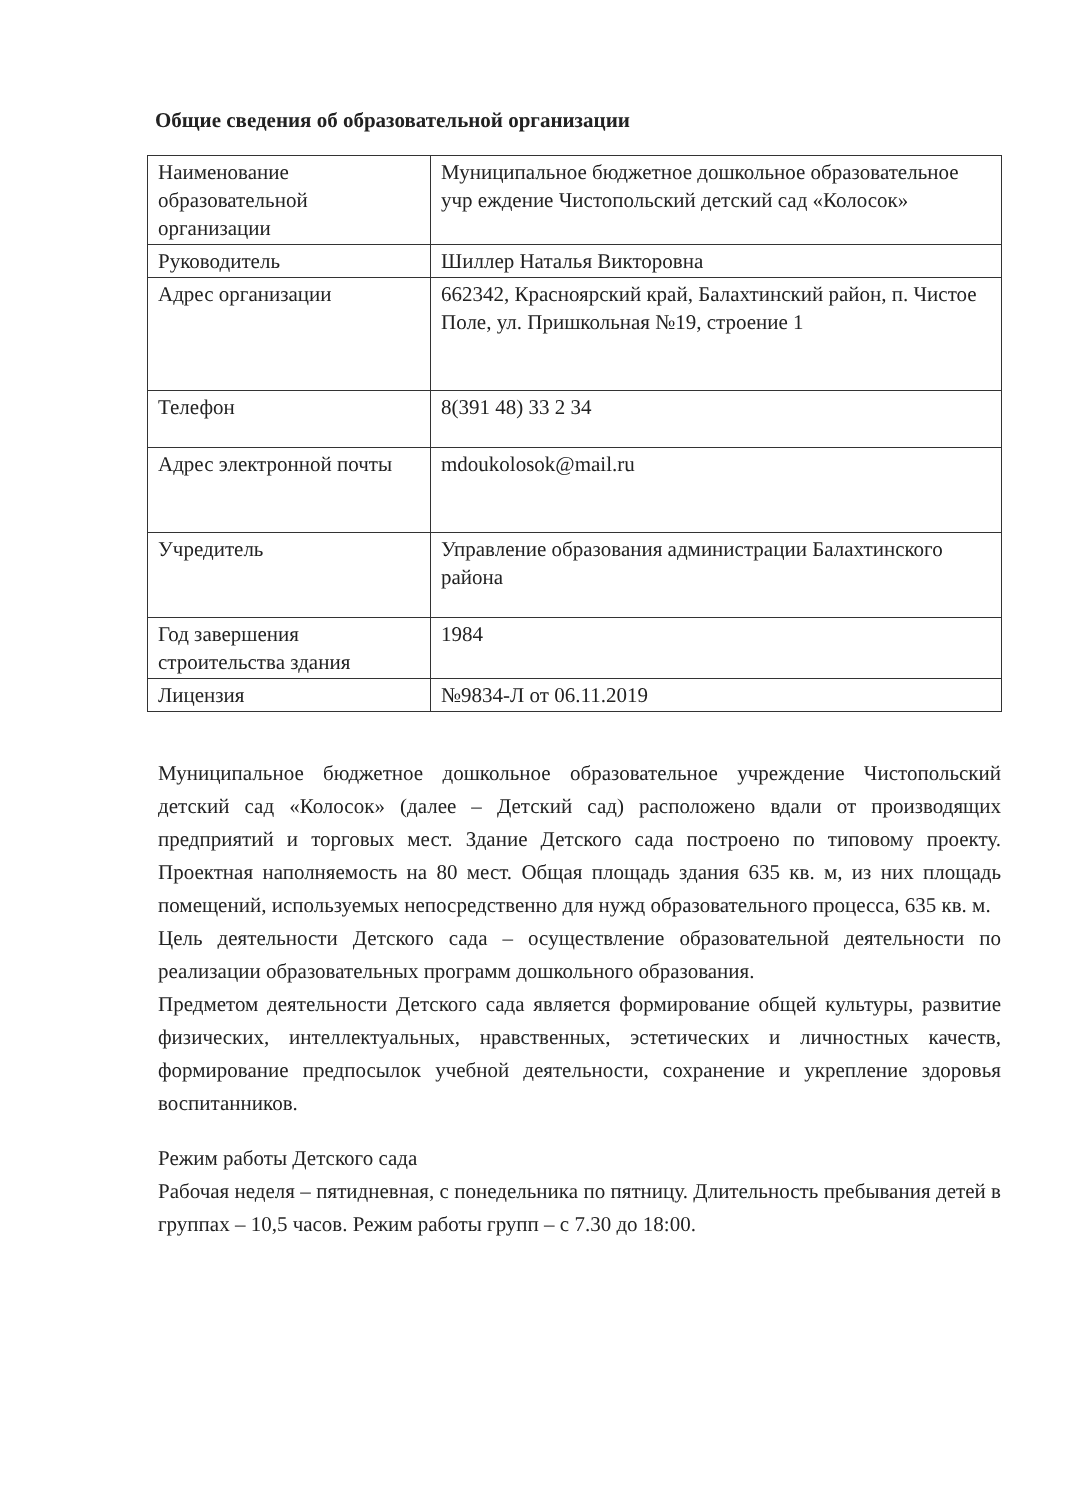Общие сведения об образовательной организации
| Наименование образовательной организации | Муниципальное бюджетное дошкольное образовательное учр еждение Чистопольский детский сад «Колосок» |
| Руководитель | Шиллер Наталья Викторовна |
| Адрес организации | 662342, Красноярский край, Балахтинский район, п. Чистое Поле, ул. Пришкольная №19, строение 1 |
| Телефон | 8(391 48) 33 2 34 |
| Адрес электронной почты | mdoukolosok@mail.ru |
| Учредитель | Управление образования администрации Балахтинского района |
| Год завершения строительства здания | 1984 |
| Лицензия | №9834-Л от 06.11.2019 |
Муниципальное бюджетное дошкольное образовательное учреждение Чистопольский детский сад «Колосок» (далее – Детский сад) расположено вдали от производящих предприятий и торговых мест. Здание Детского сада построено по типовому проекту. Проектная наполняемость на 80 мест. Общая площадь здания 635 кв. м, из них площадь помещений, используемых непосредственно для нужд образовательного процесса, 635 кв. м.
Цель деятельности Детского сада – осуществление образовательной деятельности по реализации образовательных программ дошкольного образования.
Предметом деятельности Детского сада является формирование общей культуры, развитие физических, интеллектуальных, нравственных, эстетических и личностных качеств, формирование предпосылок учебной деятельности, сохранение и укрепление здоровья воспитанников.
Режим работы Детского сада
Рабочая неделя – пятидневная, с понедельника по пятницу. Длительность пребывания детей в группах – 10,5 часов. Режим работы групп – с 7.30 до 18:00.